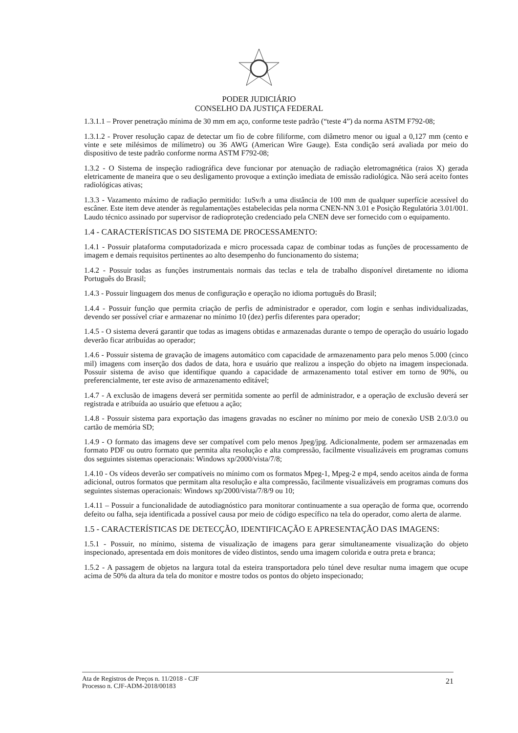PODER JUDICIÁRIO
CONSELHO DA JUSTIÇA FEDERAL
1.3.1.1 – Prover penetração mínima de 30 mm em aço, conforme teste padrão (“teste 4”) da norma ASTM F792-08;
1.3.1.2 - Prover resolução capaz de detectar um fio de cobre filiforme, com diâmetro menor ou igual a 0,127 mm (cento e vinte e sete milésimos de milímetro) ou 36 AWG (American Wire Gauge). Esta condição será avaliada por meio do dispositivo de teste padrão conforme norma ASTM F792-08;
1.3.2 - O Sistema de inspeção radiográfica deve funcionar por atenuação de radiação eletromagnética (raios X) gerada eletricamente de maneira que o seu desligamento provoque a extinção imediata de emissão radiológica. Não será aceito fontes radiológicas ativas;
1.3.3 - Vazamento máximo de radiação permitido: 1uSv/h a uma distância de 100 mm de qualquer superfície acessível do escâner. Este item deve atender às regulamentações estabelecidas pela norma CNEN-NN 3.01 e Posição Regulatória 3.01/001. Laudo técnico assinado por supervisor de radioproteção credenciado pela CNEN deve ser fornecido com o equipamento.
1.4 - CARACTERÍSTICAS DO SISTEMA DE PROCESSAMENTO:
1.4.1 - Possuir plataforma computadorizada e micro processada capaz de combinar todas as funções de processamento de imagem e demais requisitos pertinentes ao alto desempenho do funcionamento do sistema;
1.4.2 - Possuir todas as funções instrumentais normais das teclas e tela de trabalho disponível diretamente no idioma Português do Brasil;
1.4.3 - Possuir linguagem dos menus de configuração e operação no idioma português do Brasil;
1.4.4 - Possuir função que permita criação de perfis de administrador e operador, com login e senhas individualizadas, devendo ser possível criar e armazenar no mínimo 10 (dez) perfis diferentes para operador;
1.4.5 - O sistema deverá garantir que todas as imagens obtidas e armazenadas durante o tempo de operação do usuário logado deverão ficar atribuídas ao operador;
1.4.6 - Possuir sistema de gravação de imagens automático com capacidade de armazenamento para pelo menos 5.000 (cinco mil) imagens com inserção dos dados de data, hora e usuário que realizou a inspeção do objeto na imagem inspecionada. Possuir sistema de aviso que identifique quando a capacidade de armazenamento total estiver em torno de 90%, ou preferencialmente, ter este aviso de armazenamento editável;
1.4.7 - A exclusão de imagens deverá ser permitida somente ao perfil de administrador, e a operação de exclusão deverá ser registrada e atribuída ao usuário que efetuou a ação;
1.4.8 - Possuir sistema para exportação das imagens gravadas no escâner no mínimo por meio de conexão USB 2.0/3.0 ou cartão de memória SD;
1.4.9 - O formato das imagens deve ser compatível com pelo menos Jpeg/jpg. Adicionalmente, podem ser armazenadas em formato PDF ou outro formato que permita alta resolução e alta compressão, facilmente visualizáveis em programas comuns dos seguintes sistemas operacionais: Windows xp/2000/vista/7/8;
1.4.10 - Os vídeos deverão ser compatíveis no mínimo com os formatos Mpeg-1, Mpeg-2 e mp4, sendo aceitos ainda de forma adicional, outros formatos que permitam alta resolução e alta compressão, facilmente visualizáveis em programas comuns dos seguintes sistemas operacionais: Windows xp/2000/vista/7/8/9 ou 10;
1.4.11 – Possuir a funcionalidade de autodiagnóstico para monitorar continuamente a sua operação de forma que, ocorrendo defeito ou falha, seja identificada a possível causa por meio de código específico na tela do operador, como alerta de alarme.
1.5 - CARACTERÍSTICAS DE DETECÇÃO, IDENTIFICAÇÃO E APRESENTAÇÃO DAS IMAGENS:
1.5.1 - Possuir, no mínimo, sistema de visualização de imagens para gerar simultaneamente visualização do objeto inspecionado, apresentada em dois monitores de vídeo distintos, sendo uma imagem colorida e outra preta e branca;
1.5.2 - A passagem de objetos na largura total da esteira transportadora pelo túnel deve resultar numa imagem que ocupe acima de 50% da altura da tela do monitor e mostre todos os pontos do objeto inspecionado;
Ata de Registros de Preços n. 11/2018 - CJF
Processo n. CJF-ADM-2018/00183
21